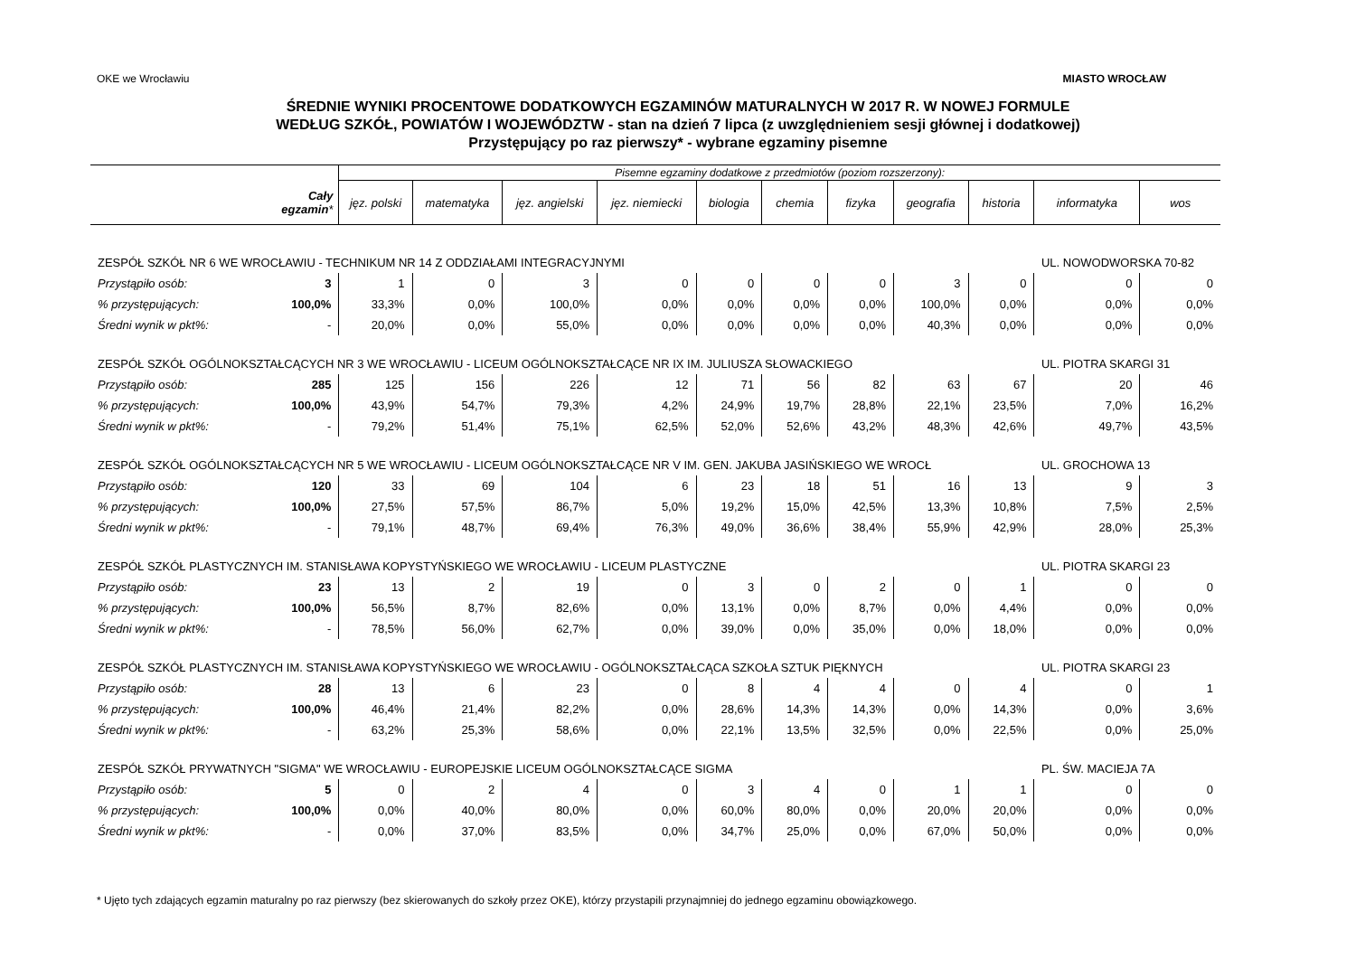OKE we Wrocławiu MIASTO WROCŁAW
ŚREDNIE WYNIKI PROCENTOWE DODATKOWYCH EGZAMINÓW MATURALNYCH W 2017 R. W NOWEJ FORMULE
WEDŁUG SZKÓŁ, POWIATÓW I WOJEWÓDZTW - stan na dzień 7 lipca (z uwzględnieniem sesji głównej i dodatkowej)
Przystępujący po raz pierwszy* - wybrane egzaminy pisemne
| | | Pisemne egzaminy dodatkowe z przedmiotów (poziom rozszerzony): | | | | | | | | | | |
| --- | --- | --- | --- | --- | --- | --- | --- | --- | --- | --- | --- | --- |
| | Cały egzamin * | jęz. polski | matematyka | jęz. angielski | jęz. niemiecki | biologia | chemia | fizyka | geografia | historia | informatyka | wos |
| ZESPÓŁ SZKÓŁ NR 6 WE WROCŁAWIU - TECHNIKUM NR 14 Z ODDZIAŁAMI INTEGRACYJNYMI | | | | | | | | | | | UL. NOWODWORSKA 70-82 | |
| Przystąpiło osób: | 3 | 1 | 0 | 3 | 0 | 0 | 0 | 0 | 3 | 0 | 0 | 0 |
| % przystępujących: | 100,0% | 33,3% | 0,0% | 100,0% | 0,0% | 0,0% | 0,0% | 0,0% | 100,0% | 0,0% | 0,0% | 0,0% |
| Średni wynik w pkt%: | - | 20,0% | 0,0% | 55,0% | 0,0% | 0,0% | 0,0% | 0,0% | 40,3% | 0,0% | 0,0% | 0,0% |
| ZESPÓŁ SZKÓŁ OGÓLNOKSZTAŁCĄCYCH NR 3 WE WROCŁAWIU - LICEUM OGÓLNOKSZTAŁCĄCE NR IX IM. JULIUSZA SŁOWACKIEGO | | | | | | | | | | | UL. PIOTRA SKARGI 31 | |
| Przystąpiło osób: | 285 | 125 | 156 | 226 | 12 | 71 | 56 | 82 | 63 | 67 | 20 | 46 |
| % przystępujących: | 100,0% | 43,9% | 54,7% | 79,3% | 4,2% | 24,9% | 19,7% | 28,8% | 22,1% | 23,5% | 7,0% | 16,2% |
| Średni wynik w pkt%: | - | 79,2% | 51,4% | 75,1% | 62,5% | 52,0% | 52,6% | 43,2% | 48,3% | 42,6% | 49,7% | 43,5% |
| ZESPÓŁ SZKÓŁ OGÓLNOKSZTAŁCĄCYCH NR 5 WE WROCŁAWIU - LICEUM OGÓLNOKSZTAŁCĄCE NR V IM. GEN. JAKUBA JASIŃSKIEGO WE WROCŁ | | | | | | | | | | | UL. GROCHOWA 13 | |
| Przystąpiło osób: | 120 | 33 | 69 | 104 | 6 | 23 | 18 | 51 | 16 | 13 | 9 | 3 |
| % przystępujących: | 100,0% | 27,5% | 57,5% | 86,7% | 5,0% | 19,2% | 15,0% | 42,5% | 13,3% | 10,8% | 7,5% | 2,5% |
| Średni wynik w pkt%: | - | 79,1% | 48,7% | 69,4% | 76,3% | 49,0% | 36,6% | 38,4% | 55,9% | 42,9% | 28,0% | 25,3% |
| ZESPÓŁ SZKÓŁ PLASTYCZNYCH IM. STANISŁAWA KOPYSTYŃSKIEGO WE WROCŁAWIU - LICEUM PLASTYCZNE | | | | | | | | | | | UL. PIOTRA SKARGI 23 | |
| Przystąpiło osób: | 23 | 13 | 2 | 19 | 0 | 3 | 0 | 2 | 0 | 1 | 0 | 0 |
| % przystępujących: | 100,0% | 56,5% | 8,7% | 82,6% | 0,0% | 13,1% | 0,0% | 8,7% | 0,0% | 4,4% | 0,0% | 0,0% |
| Średni wynik w pkt%: | - | 78,5% | 56,0% | 62,7% | 0,0% | 39,0% | 0,0% | 35,0% | 0,0% | 18,0% | 0,0% | 0,0% |
| ZESPÓŁ SZKÓŁ PLASTYCZNYCH IM. STANISŁAWA KOPYSTYŃSKIEGO WE WROCŁAWIU - OGÓLNOKSZTAŁCĄCA SZKOŁA SZTUK PIĘKNYCH | | | | | | | | | | | UL. PIOTRA SKARGI 23 | |
| Przystąpiło osób: | 28 | 13 | 6 | 23 | 0 | 8 | 4 | 4 | 0 | 4 | 0 | 1 |
| % przystępujących: | 100,0% | 46,4% | 21,4% | 82,2% | 0,0% | 28,6% | 14,3% | 14,3% | 0,0% | 14,3% | 0,0% | 3,6% |
| Średni wynik w pkt%: | - | 63,2% | 25,3% | 58,6% | 0,0% | 22,1% | 13,5% | 32,5% | 0,0% | 22,5% | 0,0% | 25,0% |
| ZESPÓŁ SZKÓŁ PRYWATNYCH "SIGMA" WE WROCŁAWIU - EUROPEJSKIE LICEUM OGÓLNOKSZTAŁCĄCE SIGMA | | | | | | | | | | | PL. ŚW. MACIEJA 7A | |
| Przystąpiło osób: | 5 | 0 | 2 | 4 | 0 | 3 | 4 | 0 | 1 | 1 | 0 | 0 |
| % przystępujących: | 100,0% | 0,0% | 40,0% | 80,0% | 0,0% | 60,0% | 80,0% | 0,0% | 20,0% | 20,0% | 0,0% | 0,0% |
| Średni wynik w pkt%: | - | 0,0% | 37,0% | 83,5% | 0,0% | 34,7% | 25,0% | 0,0% | 67,0% | 50,0% | 0,0% | 0,0% |
* Ujęto tych zdających egzamin maturalny po raz pierwszy (bez skierowanych do szkoły przez OKE), którzy przystapili przynajmniej do jednego egzaminu obowiązkowego.